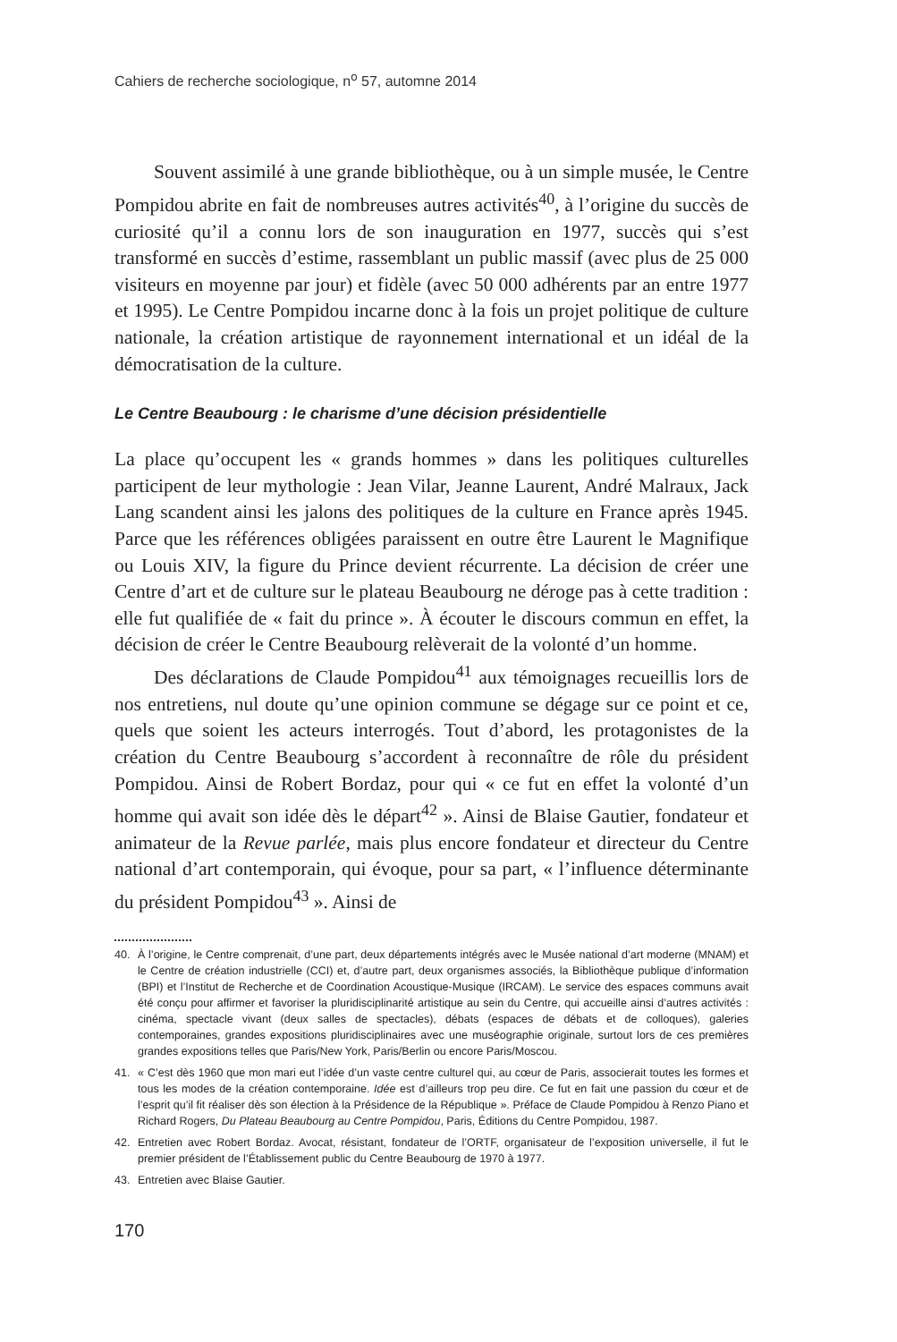Cahiers de recherche sociologique, n<sup>o</sup> 57, automne 2014
Souvent assimilé à une grande bibliothèque, ou à un simple musée, le Centre Pompidou abrite en fait de nombreuses autres activités<sup>40</sup>, à l’origine du succès de curiosité qu’il a connu lors de son inauguration en 1977, succès qui s’est transformé en succès d’estime, rassemblant un public massif (avec plus de 25 000 visiteurs en moyenne par jour) et fidèle (avec 50 000 adhérents par an entre 1977 et 1995). Le Centre Pompidou incarne donc à la fois un projet politique de culture nationale, la création artistique de rayonnement international et un idéal de la démocratisation de la culture.
Le Centre Beaubourg : le charisme d’une décision présidentielle
La place qu’occupent les « grands hommes » dans les politiques culturelles participent de leur mythologie : Jean Vilar, Jeanne Laurent, André Malraux, Jack Lang scandent ainsi les jalons des politiques de la culture en France après 1945. Parce que les références obligées paraissent en outre être Laurent le Magnifique ou Louis XIV, la figure du Prince devient récurrente. La décision de créer une Centre d’art et de culture sur le plateau Beaubourg ne déroge pas à cette tradition : elle fut qualifiée de « fait du prince ». À écouter le discours commun en effet, la décision de créer le Centre Beaubourg relèverait de la volonté d’un homme.
Des déclarations de Claude Pompidou<sup>41</sup> aux témoignages recueillis lors de nos entretiens, nul doute qu’une opinion commune se dégage sur ce point et ce, quels que soient les acteurs interrogés. Tout d’abord, les protagonistes de la création du Centre Beaubourg s’accordent à reconnaître de rôle du président Pompidou. Ainsi de Robert Bordaz, pour qui « ce fut en effet la volonté d’un homme qui avait son idée dès le départ<sup>42</sup> ». Ainsi de Blaise Gautier, fondateur et animateur de la Revue parlée, mais plus encore fondateur et directeur du Centre national d’art contemporain, qui évoque, pour sa part, « l’influence déterminante du président Pompidou<sup>43</sup> ». Ainsi de
40. À l’origine, le Centre comprenait, d’une part, deux départements intégrés avec le Musée national d’art moderne (MNAM) et le Centre de création industrielle (CCI) et, d’autre part, deux organismes associés, la Bibliothèque publique d’information (BPI) et l’Institut de Recherche et de Coordination Acoustique-Musique (IRCAM). Le service des espaces communs avait été conçu pour affirmer et favoriser la pluridisciplinarité artistique au sein du Centre, qui accueille ainsi d’autres activités : cinéma, spectacle vivant (deux salles de spectacles), débats (espaces de débats et de colloques), galeries contemporaines, grandes expositions pluridisciplinaires avec une muséographie originale, surtout lors de ces premières grandes expositions telles que Paris/New York, Paris/Berlin ou encore Paris/Moscou.
41. « C’est dès 1960 que mon mari eut l’idée d’un vaste centre culturel qui, au cœur de Paris, associerait toutes les formes et tous les modes de la création contemporaine. Idée est d’ailleurs trop peu dire. Ce fut en fait une passion du cœur et de l’esprit qu’il fit réaliser dès son élection à la Présidence de la République ». Préface de Claude Pompidou à Renzo Piano et Richard Rogers, Du Plateau Beaubourg au Centre Pompidou, Paris, Éditions du Centre Pompidou, 1987.
42. Entretien avec Robert Bordaz. Avocat, résistant, fondateur de l’ORTF, organisateur de l’exposition universelle, il fut le premier président de l’Établissement public du Centre Beaubourg de 1970 à 1977.
43. Entretien avec Blaise Gautier.
170